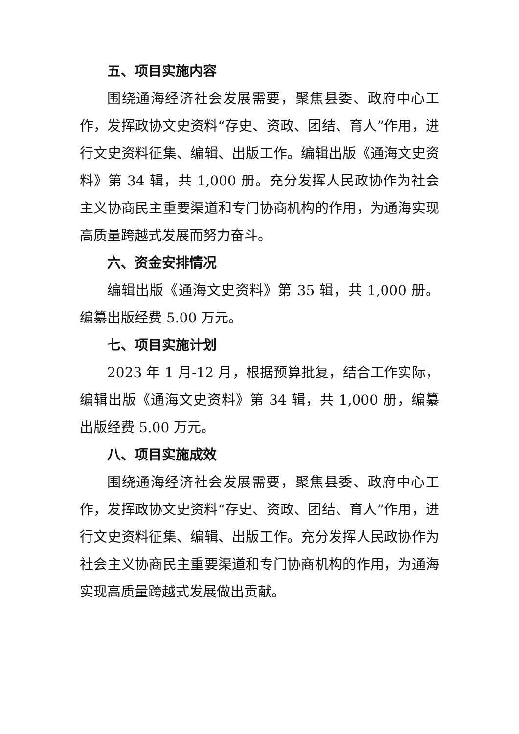五、项目实施内容
围绕通海经济社会发展需要，聚焦县委、政府中心工作，发挥政协文史资料“存史、资政、团结、育人”作用，进行文史资料征集、编辑、出版工作。编辑出版《通海文史资料》第 34 辑，共 1,000 册。充分发挥人民政协作为社会主义协商民主重要渠道和专门协商机构的作用，为通海实现高质量跨越式发展而努力奋斗。
六、资金安排情况
编辑出版《通海文史资料》第 35 辑，共 1,000 册。编纂出版经费 5.00 万元。
七、项目实施计划
2023 年 1 月-12 月，根据预算批复，结合工作实际，编辑出版《通海文史资料》第 34 辑，共 1,000 册，编纂出版经费 5.00 万元。
八、项目实施成效
围绕通海经济社会发展需要，聚焦县委、政府中心工作，发挥政协文史资料“存史、资政、团结、育人”作用，进行文史资料征集、编辑、出版工作。充分发挥人民政协作为社会主义协商民主重要渠道和专门协商机构的作用，为通海实现高质量跨越式发展做出贡献。